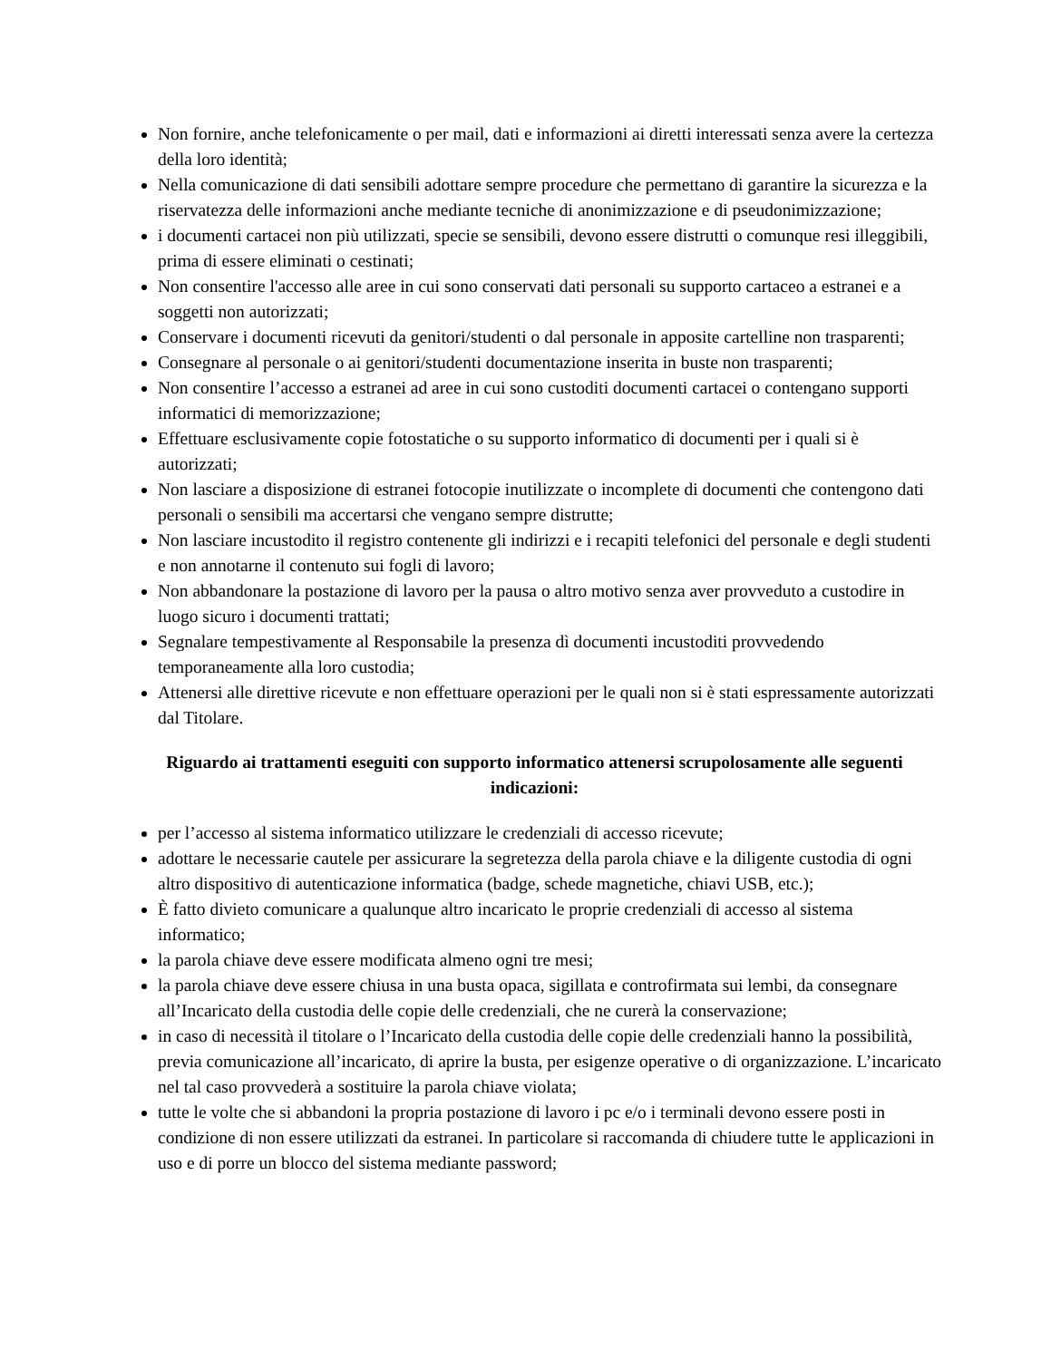Non fornire, anche telefonicamente o per mail, dati e informazioni ai diretti interessati senza avere la certezza della loro identità;
Nella comunicazione di dati sensibili adottare sempre procedure che permettano di garantire la sicurezza e la riservatezza delle informazioni anche mediante tecniche di anonimizzazione e di pseudonimizzazione;
i documenti cartacei non più utilizzati, specie se sensibili, devono essere distrutti o comunque resi illeggibili, prima di essere eliminati o cestinati;
Non consentire l'accesso alle aree in cui sono conservati dati personali su supporto cartaceo a estranei e a soggetti non autorizzati;
Conservare i documenti ricevuti da genitori/studenti o dal personale in apposite cartelline non trasparenti;
Consegnare al personale o ai genitori/studenti documentazione inserita in buste non trasparenti;
Non consentire l’accesso a estranei ad aree in cui sono custoditi documenti cartacei o contengano supporti informatici di memorizzazione;
Effettuare esclusivamente copie fotostatiche o su supporto informatico di documenti per i quali si è autorizzati;
Non lasciare a disposizione di estranei fotocopie inutilizzate o incomplete di documenti che contengono dati personali o sensibili ma accertarsi che vengano sempre distrutte;
Non lasciare incustodito il registro contenente gli indirizzi e i recapiti telefonici del personale e degli studenti e non annotarne il contenuto sui fogli di lavoro;
Non abbandonare la postazione di lavoro per la pausa o altro motivo senza aver provveduto a custodire in luogo sicuro i documenti trattati;
Segnalare tempestivamente al Responsabile la presenza dì documenti incustoditi provvedendo temporaneamente alla loro custodia;
Attenersi alle direttive ricevute e non effettuare operazioni per le quali non si è stati espressamente autorizzati dal Titolare.
Riguardo ai trattamenti eseguiti con supporto informatico attenersi scrupolosamente alle seguenti indicazioni:
per l’accesso al sistema informatico utilizzare le credenziali di accesso ricevute;
adottare le necessarie cautele per assicurare la segretezza della parola chiave e la diligente custodia di ogni altro dispositivo di autenticazione informatica (badge, schede magnetiche, chiavi USB, etc.);
È fatto divieto comunicare a qualunque altro incaricato le proprie credenziali di accesso al sistema informatico;
la parola chiave deve essere modificata almeno ogni tre mesi;
la parola chiave deve essere chiusa in una busta opaca, sigillata e controfirmata sui lembi, da consegnare all’Incaricato della custodia delle copie delle credenziali, che ne curerà la conservazione;
in caso di necessità il titolare o l’Incaricato della custodia delle copie delle credenziali hanno la possibilità, previa comunicazione all’incaricato, di aprire la busta, per esigenze operative o di organizzazione. L’incaricato nel tal caso provvederà a sostituire la parola chiave violata;
tutte le volte che si abbandoni la propria postazione di lavoro i pc e/o i terminali devono essere posti in condizione di non essere utilizzati da estranei. In particolare si raccomanda di chiudere tutte le applicazioni in uso e di porre un blocco del sistema mediante password;